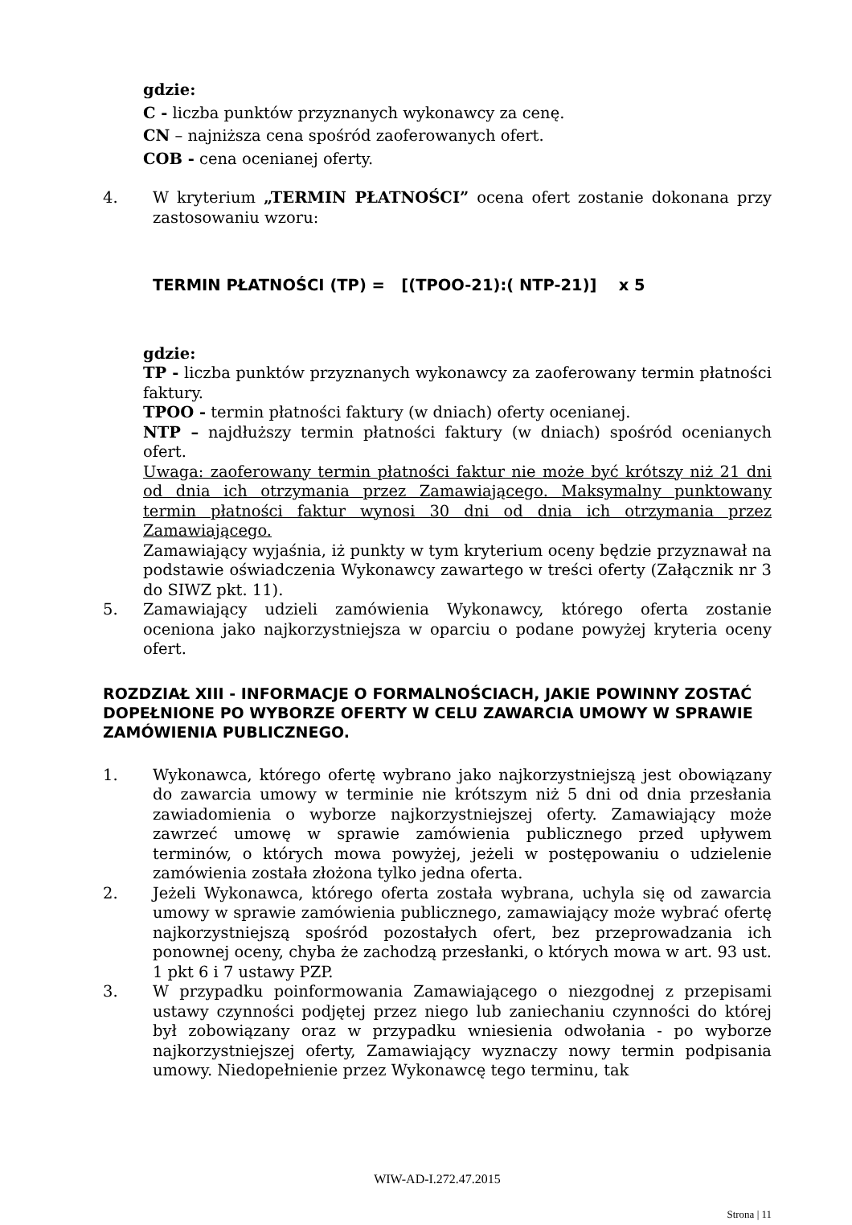gdzie:
C - liczba punktów przyznanych wykonawcy za cenę.
CN – najniższa cena spośród zaoferowanych ofert.
COB - cena ocenianej oferty.
4. W kryterium „TERMIN PŁATNOŚCI” ocena ofert zostanie dokonana przy zastosowaniu wzoru:
TERMIN PŁATNOŚCI (TP) = [(TPOO-21):( NTP-21)] x 5
gdzie:
TP - liczba punktów przyznanych wykonawcy za zaoferowany termin płatności faktury.
TPOO - termin płatności faktury (w dniach) oferty ocenianej.
NTP – najdłuższy termin płatności faktury (w dniach) spośród ocenianych ofert.
Uwaga: zaoferowany termin płatności faktur nie może być krótszy niż 21 dni od dnia ich otrzymania przez Zamawiającego. Maksymalny punktowany termin płatności faktur wynosi 30 dni od dnia ich otrzymania przez Zamawiającego.
Zamawiający wyjaśnia, iż punkty w tym kryterium oceny będzie przyznawał na podstawie oświadczenia Wykonawcy zawartego w treści oferty (Załącznik nr 3 do SIWZ pkt. 11).
5. Zamawiający udzieli zamówienia Wykonawcy, którego oferta zostanie oceniona jako najkorzystniejsza w oparciu o podane powyżej kryteria oceny ofert.
ROZDZIAŁ XIII - INFORMACJE O FORMALNOŚCIACH, JAKIE POWINNY ZOSTAĆ DOPEŁNIONE PO WYBORZE OFERTY W CELU ZAWARCIA UMOWY W SPRAWIE ZAMÓWIENIA PUBLICZNEGO.
1. Wykonawca, którego ofertę wybrano jako najkorzystniejszą jest obowiązany do zawarcia umowy w terminie nie krótszym niż 5 dni od dnia przesłania zawiadomienia o wyborze najkorzystniejszej oferty. Zamawiający może zawrzeć umowę w sprawie zamówienia publicznego przed upływem terminów, o których mowa powyżej, jeżeli w postępowaniu o udzielenie zamówienia została złożona tylko jedna oferta.
2. Jeżeli Wykonawca, którego oferta została wybrana, uchyla się od zawarcia umowy w sprawie zamówienia publicznego, zamawiający może wybrać ofertę najkorzystniejszą spośród pozostałych ofert, bez przeprowadzania ich ponownej oceny, chyba że zachodzą przesłanki, o których mowa w art. 93 ust. 1 pkt 6 i 7 ustawy PZP.
3. W przypadku poinformowania Zamawiającego o niezgodnej z przepisami ustawy czynności podjętej przez niego lub zaniechaniu czynności do której był zobowiązany oraz w przypadku wniesienia odwołania - po wyborze najkorzystniejszej oferty, Zamawiający wyznaczy nowy termin podpisania umowy. Niedopełnienie przez Wykonawcę tego terminu, tak
WIW-AD-I.272.47.2015
Strona | 11